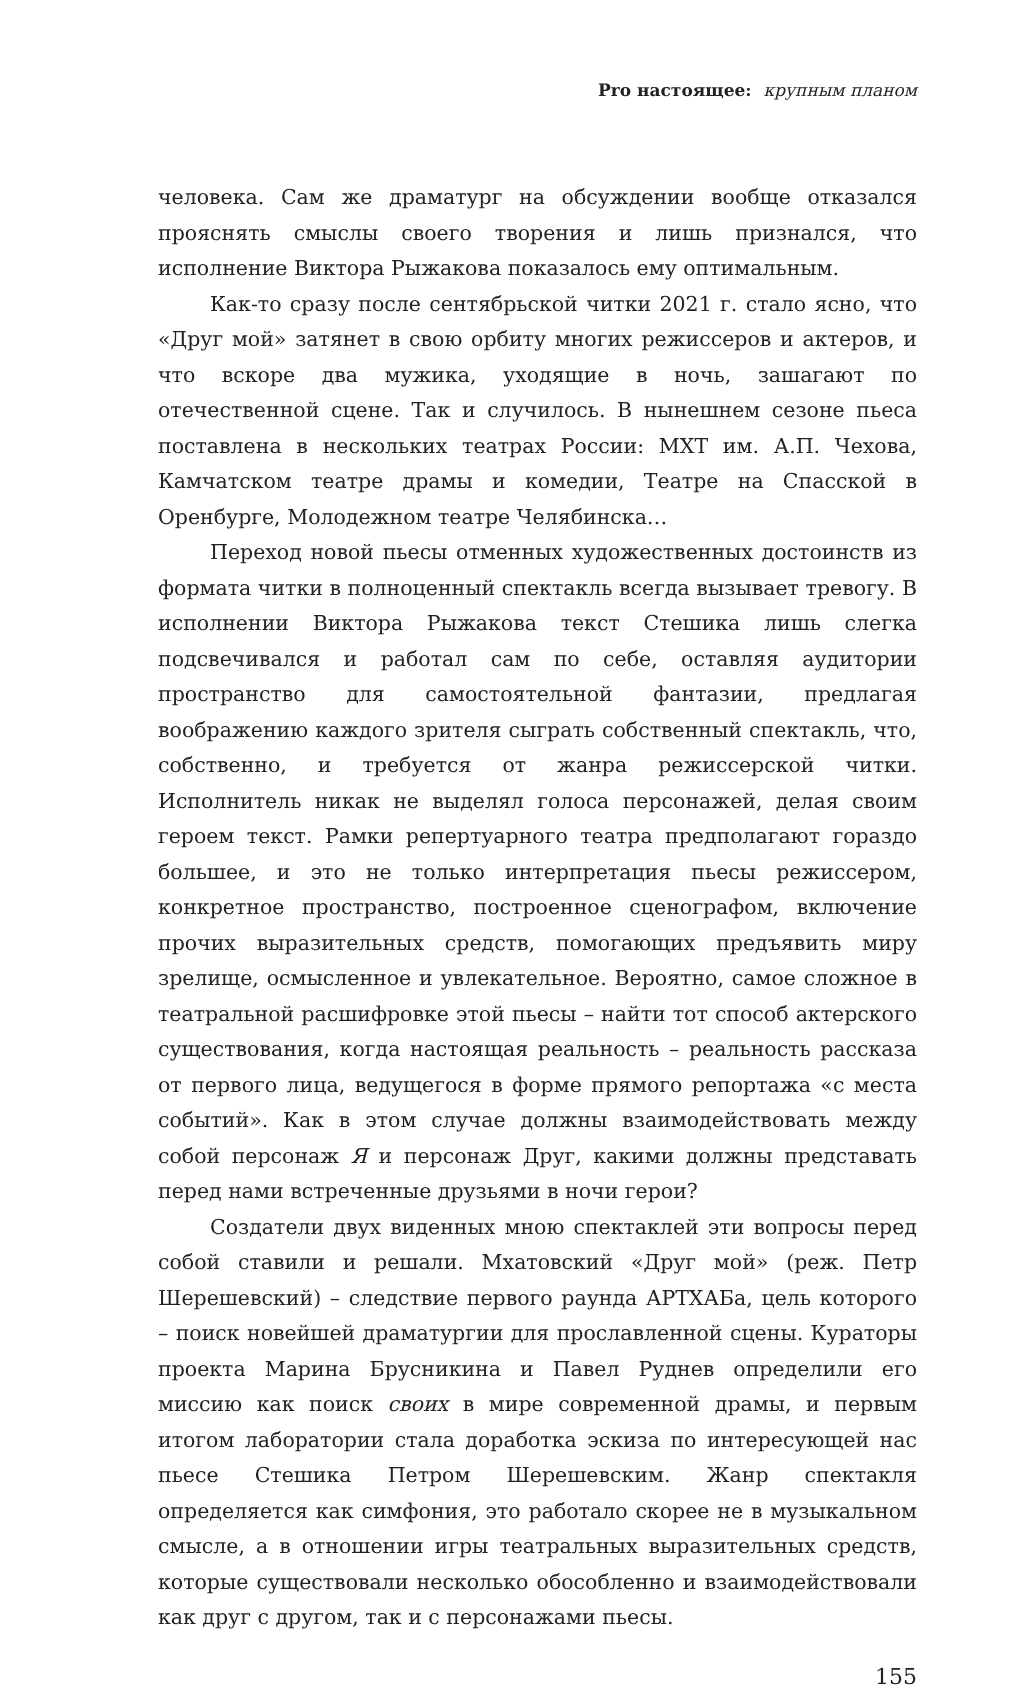Pro настоящее: крупным планом
человека. Сам же драматург на обсуждении вообще отказался прояснять смыслы своего творения и лишь признался, что исполнение Виктора Рыжакова показалось ему оптимальным.
Как-то сразу после сентябрьской читки 2021 г. стало ясно, что «Друг мой» затянет в свою орбиту многих режиссеров и актеров, и что вскоре два мужика, уходящие в ночь, зашагают по отечественной сцене. Так и случилось. В нынешнем сезоне пьеса поставлена в нескольких театрах России: МХТ им. А.П. Чехова, Камчатском театре драмы и комедии, Театре на Спасской в Оренбурге, Молодежном театре Челябинска…
Переход новой пьесы отменных художественных достоинств из формата читки в полноценный спектакль всегда вызывает тревогу. В исполнении Виктора Рыжакова текст Стешика лишь слегка подсвечивался и работал сам по себе, оставляя аудитории пространство для самостоятельной фантазии, предлагая воображению каждого зрителя сыграть собственный спектакль, что, собственно, и требуется от жанра режиссерской читки. Исполнитель никак не выделял голоса персонажей, делая своим героем текст. Рамки репертуарного театра предполагают гораздо большее, и это не только интерпретация пьесы режиссером, конкретное пространство, построенное сценографом, включение прочих выразительных средств, помогающих предъявить миру зрелище, осмысленное и увлекательное. Вероятно, самое сложное в театральной расшифровке этой пьесы – найти тот способ актерского существования, когда настоящая реальность – реальность рассказа от первого лица, ведущегося в форме прямого репортажа «с места событий». Как в этом случае должны взаимодействовать между собой персонаж Я и персонаж Друг, какими должны представать перед нами встреченные друзьями в ночи герои?
Создатели двух виденных мною спектаклей эти вопросы перед собой ставили и решали. Мхатовский «Друг мой» (реж. Петр Шерешевский) – следствие первого раунда АРТХАБа, цель которого – поиск новейшей драматургии для прославленной сцены. Кураторы проекта Марина Брусникина и Павел Руднев определили его миссию как поиск своих в мире современной драмы, и первым итогом лаборатории стала доработка эскиза по интересующей нас пьесе Стешика Петром Шерешевским. Жанр спектакля определяется как симфония, это работало скорее не в музыкальном смысле, а в отношении игры театральных выразительных средств, которые существовали несколько обособленно и взаимодействовали как друг с другом, так и с персонажами пьесы.
155